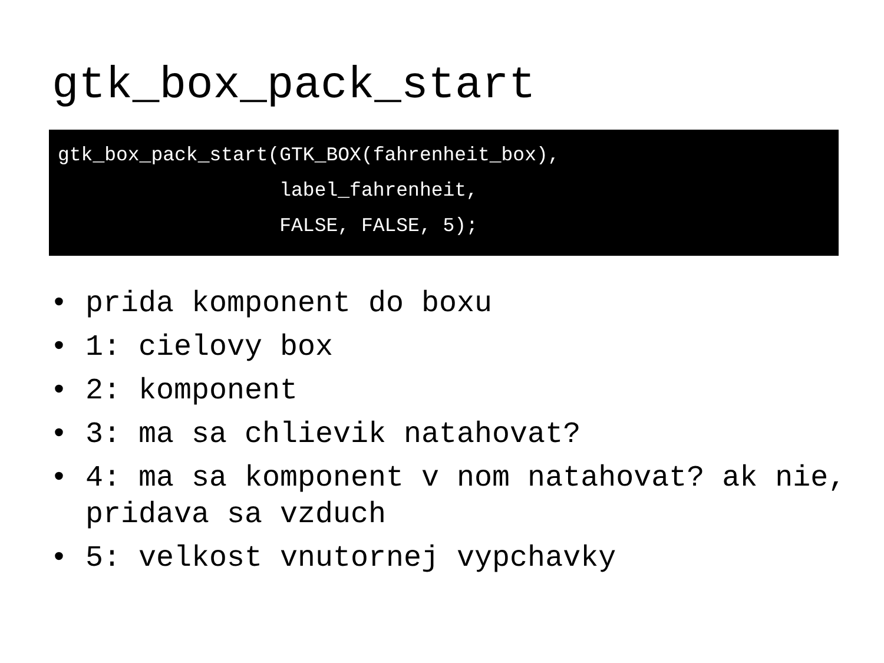gtk_box_pack_start
gtk_box_pack_start(GTK_BOX(fahrenheit_box),
                   label_fahrenheit,
                   FALSE, FALSE, 5);
• prida komponent do boxu
• 1: cielovy box
• 2: komponent
• 3: ma sa chlievik natahovat?
• 4: ma sa komponent v nom natahovat? ak nie, pridava sa vzduch
• 5: velkost vnutornej vypchavky